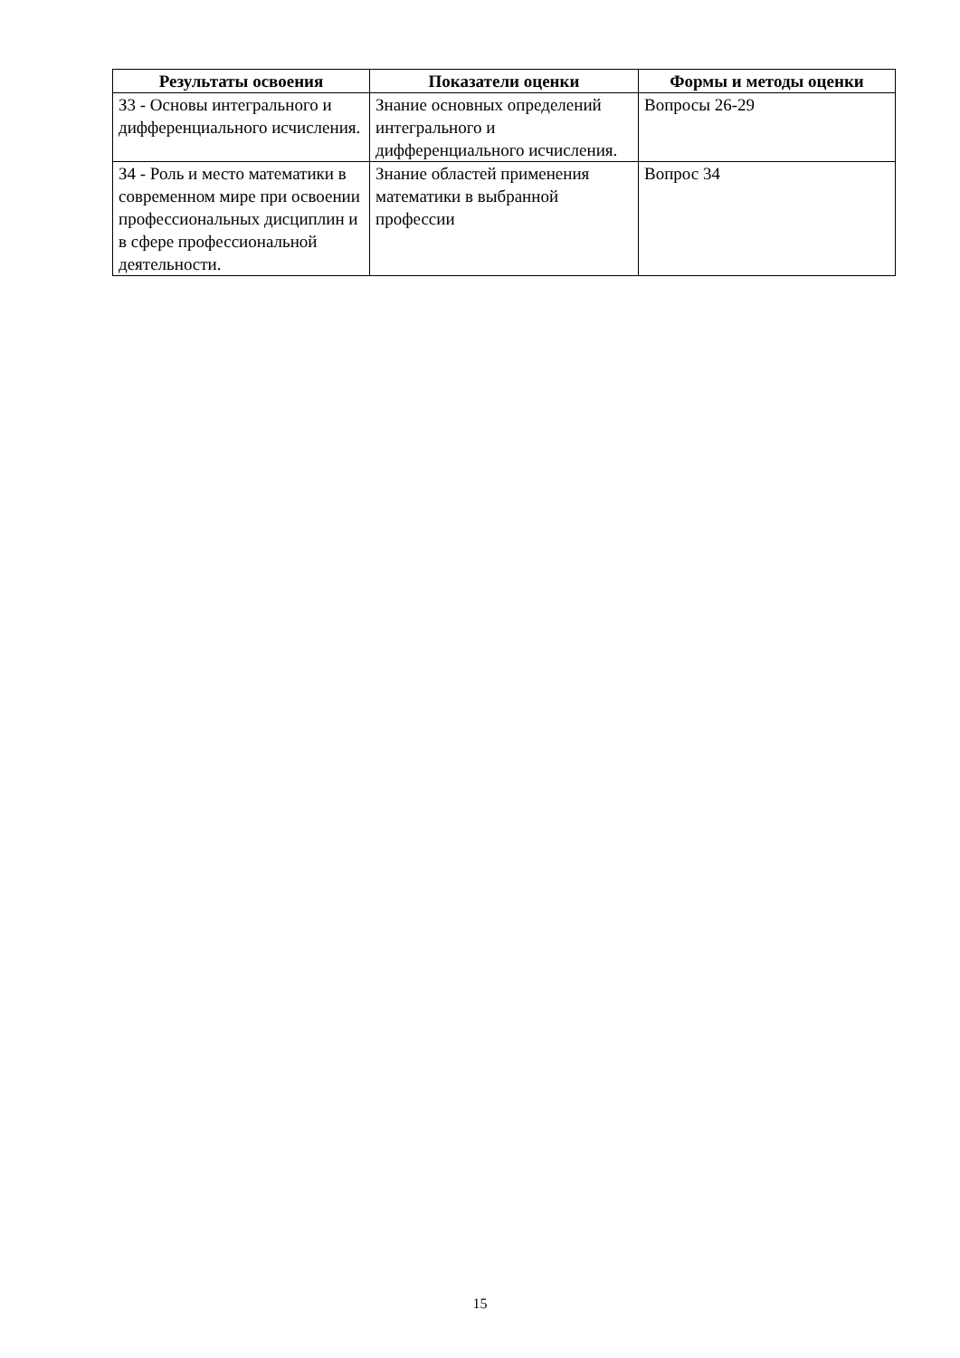| Результаты освоения | Показатели оценки | Формы и методы оценки |
| --- | --- | --- |
| З3 - Основы интегрального и дифференциального исчисления. | Знание основных определений интегрального и дифференциального исчисления. | Вопросы 26-29 |
| З4 - Роль и место математики в современном мире при освоении профессиональных дисциплин и в сфере профессиональной деятельности. | Знание областей применения математики в выбранной профессии | Вопрос 34 |
15